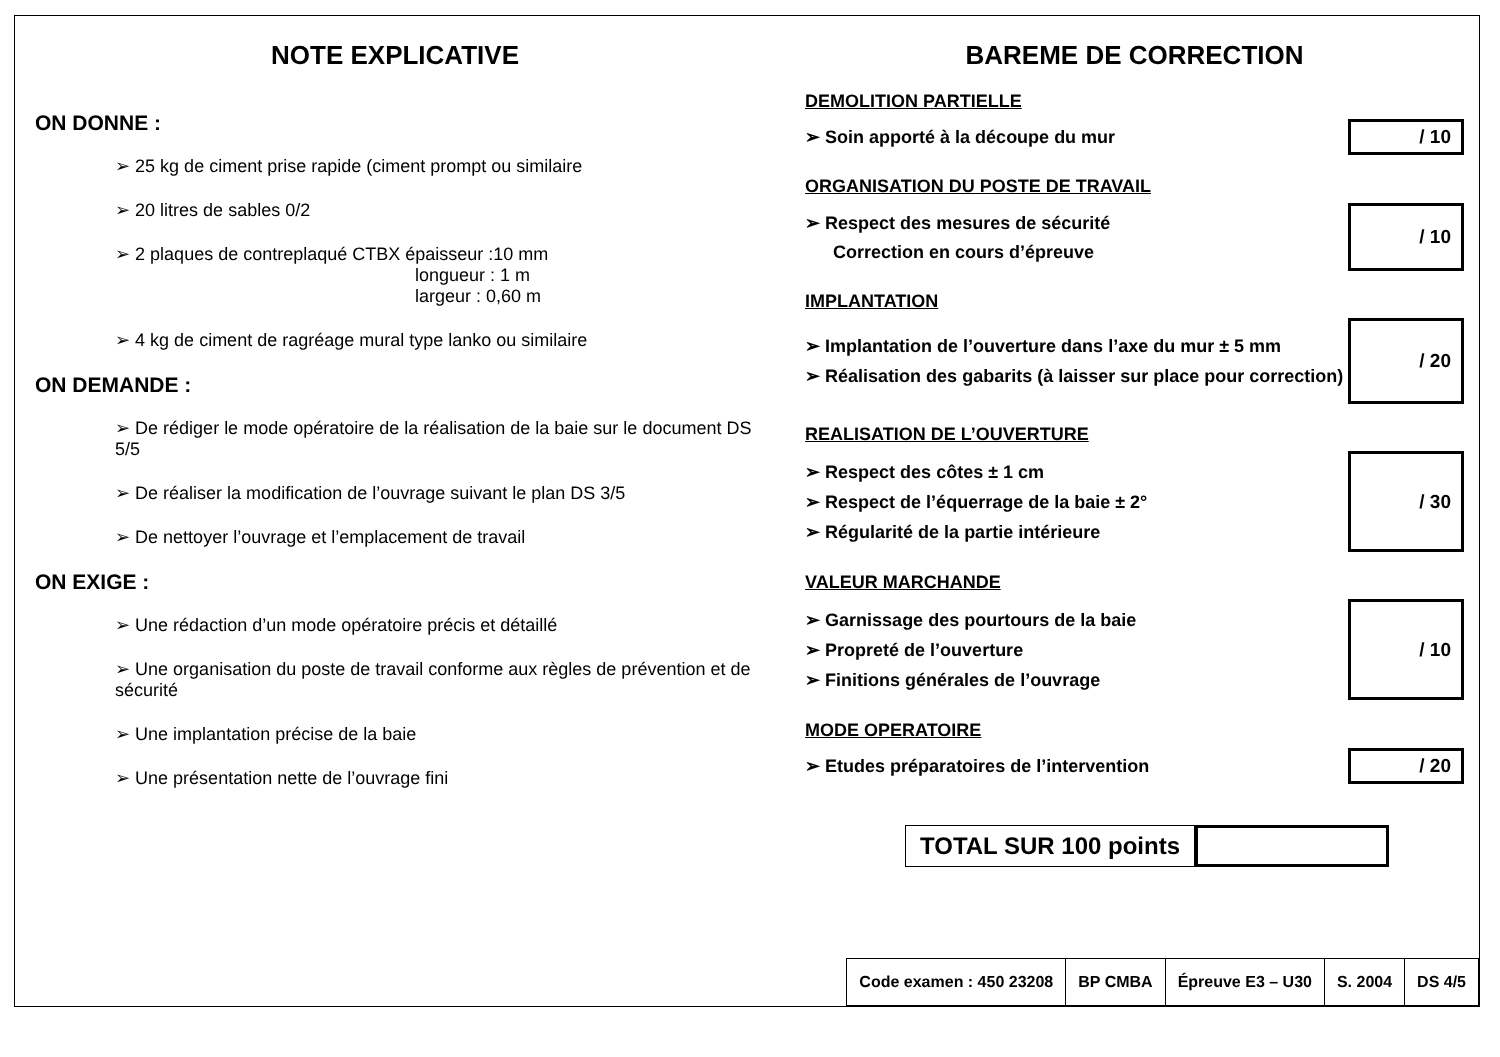NOTE EXPLICATIVE
ON DONNE :
➢ 25 kg de ciment prise rapide (ciment prompt ou similaire
➢ 20 litres de sables 0/2
➢ 2 plaques de contreplaqué CTBX épaisseur :10 mm
longueur : 1 m
largeur : 0,60 m
➢ 4 kg de ciment de ragréage mural type lanko ou similaire
ON DEMANDE :
➢ De rédiger le mode opératoire de la réalisation de la baie sur le document DS 5/5
➢ De réaliser la modification de l’ouvrage suivant le plan DS 3/5
➢ De nettoyer l’ouvrage et l’emplacement de travail
ON EXIGE :
➢ Une rédaction d’un mode opératoire précis et détaillé
➢ Une organisation du poste de travail conforme aux règles de prévention et de sécurité
➢ Une implantation précise de la baie
➢ Une présentation nette de l’ouvrage fini
BAREME DE CORRECTION
DEMOLITION PARTIELLE
➢ Soin apporté à la découpe du mur
/ 10
ORGANISATION DU POSTE DE TRAVAIL
➢ Respect des mesures de sécurité
Correction en cours d’épreuve
/ 10
IMPLANTATION
➢ Implantation de l’ouverture dans l’axe du mur ± 5 mm
➢ Réalisation des gabarits (à laisser sur place pour correction)
/ 20
REALISATION DE L’OUVERTURE
➢ Respect des côtes ± 1 cm
➢ Respect de l’équerrage de la baie ± 2°
➢ Régularité de la partie intérieure
/ 30
VALEUR MARCHANDE
➢ Garnissage des pourtours de la baie
➢ Propreté de l’ouverture
➢ Finitions générales de l’ouvrage
/ 10
MODE OPERATOIRE
➢ Etudes préparatoires de l’intervention
/ 20
TOTAL SUR 100 points
| Code examen : 450 23208 | BP CMBA | Épreuve E3 – U30 | S. 2004 | DS 4/5 |